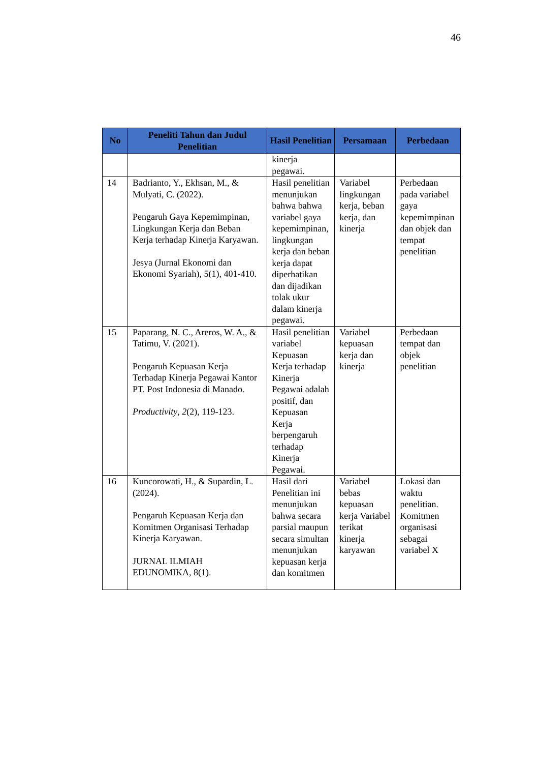46
| No | Peneliti Tahun dan Judul Penelitian | Hasil Penelitian | Persamaan | Perbedaan |
| --- | --- | --- | --- | --- |
| | | kinerja pegawai. | | |
| 14 | Badrianto, Y., Ekhsan, M., & Mulyati, C. (2022). Pengaruh Gaya Kepemimpinan, Lingkungan Kerja dan Beban Kerja terhadap Kinerja Karyawan. Jesya (Jurnal Ekonomi dan Ekonomi Syariah), 5(1), 401-410. | Hasil penelitian menunjukan bahwa bahwa variabel gaya kepemimpinan, lingkungan kerja dan beban kerja dapat diperhatikan dan dijadikan tolak ukur dalam kinerja pegawai. | Variabel lingkungan kerja, beban kerja, dan kinerja | Perbedaan pada variabel gaya kepemimpinan dan objek dan tempat penelitian |
| 15 | Paparang, N. C., Areros, W. A., & Tatimu, V. (2021). Pengaruh Kepuasan Kerja Terhadap Kinerja Pegawai Kantor PT. Post Indonesia di Manado. Productivity , 2 (2), 119-123. | Hasil penelitian variabel Kepuasan Kerja terhadap Kinerja Pegawai adalah positif, dan Kepuasan Kerja berpengaruh terhadap Kinerja Pegawai. | Variabel kepuasan kerja dan kinerja | Perbedaan tempat dan objek penelitian |
| 16 | Kuncorowati, H., & Supardin, L. (2024). Pengaruh Kepuasan Kerja dan Komitmen Organisasi Terhadap Kinerja Karyawan. JURNAL ILMIAH EDUNOMIKA, 8(1). | Hasil dari Penelitian ini menunjukan bahwa secara parsial maupun secara simultan menunjukan kepuasan kerja dan komitmen | Variabel bebas kepuasan kerja Variabel terikat kinerja karyawan | Lokasi dan waktu penelitian. Komitmen organisasi sebagai variabel X |